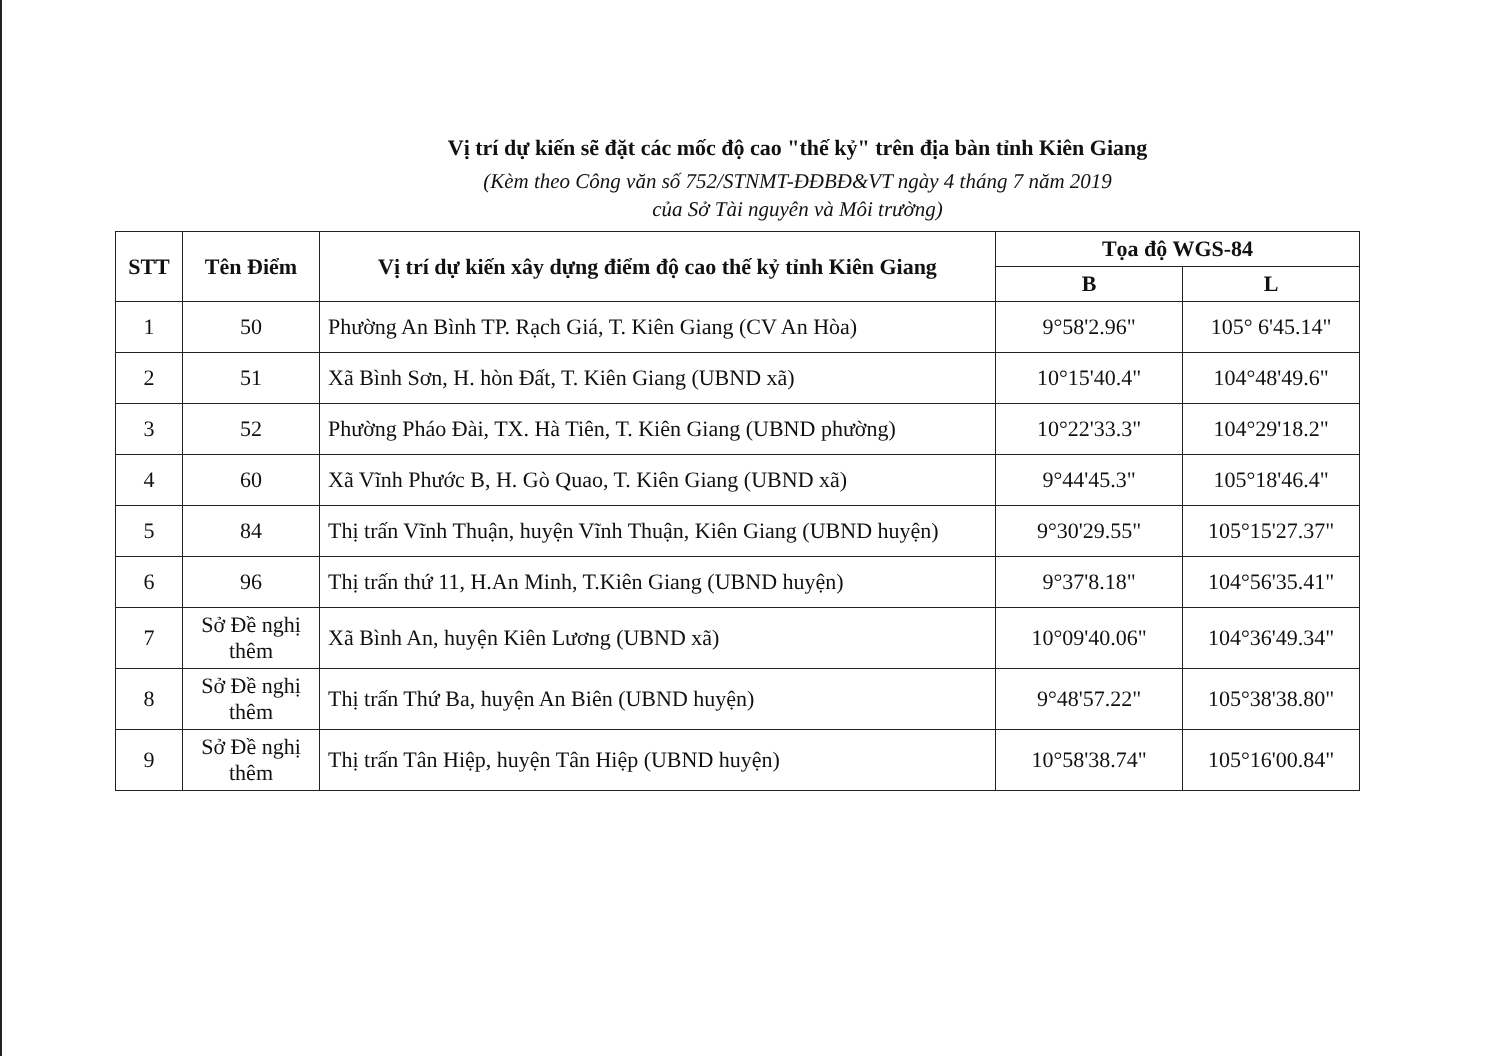Vị trí dự kiến sẽ đặt các mốc độ cao "thế kỷ" trên địa bàn tỉnh Kiên Giang
(Kèm theo Công văn số 752/STNMT-ĐĐBĐ&VT ngày 4 tháng 7 năm 2019
của Sở Tài nguyên và Môi trường)
| STT | Tên Điểm | Vị trí dự kiến xây dựng điểm độ cao thế kỷ tỉnh Kiên Giang | Tọa độ WGS-84 | |
| --- | --- | --- | --- | --- |
| | | | B | L |
| 1 | 50 | Phường An Bình TP. Rạch Giá, T. Kiên Giang (CV An Hòa) | 9°58'2.96" | 105° 6'45.14" |
| 2 | 51 | Xã Bình Sơn, H. hòn Đất, T. Kiên Giang (UBND xã) | 10°15'40.4" | 104°48'49.6" |
| 3 | 52 | Phường Pháo Đài, TX. Hà Tiên, T. Kiên Giang (UBND phường) | 10°22'33.3" | 104°29'18.2" |
| 4 | 60 | Xã Vĩnh Phước B, H. Gò Quao, T. Kiên Giang (UBND xã) | 9°44'45.3" | 105°18'46.4" |
| 5 | 84 | Thị trấn Vĩnh Thuận, huyện Vĩnh Thuận, Kiên Giang (UBND huyện) | 9°30'29.55" | 105°15'27.37" |
| 6 | 96 | Thị trấn thứ 11, H.An Minh, T.Kiên Giang (UBND huyện) | 9°37'8.18" | 104°56'35.41" |
| 7 | Sở Đề nghị thêm | Xã Bình An, huyện Kiên Lương (UBND xã) | 10°09'40.06" | 104°36'49.34" |
| 8 | Sở Đề nghị thêm | Thị trấn Thứ Ba, huyện An Biên (UBND huyện) | 9°48'57.22" | 105°38'38.80" |
| 9 | Sở Đề nghị thêm | Thị trấn Tân Hiệp, huyện Tân Hiệp (UBND huyện) | 10°58'38.74" | 105°16'00.84" |